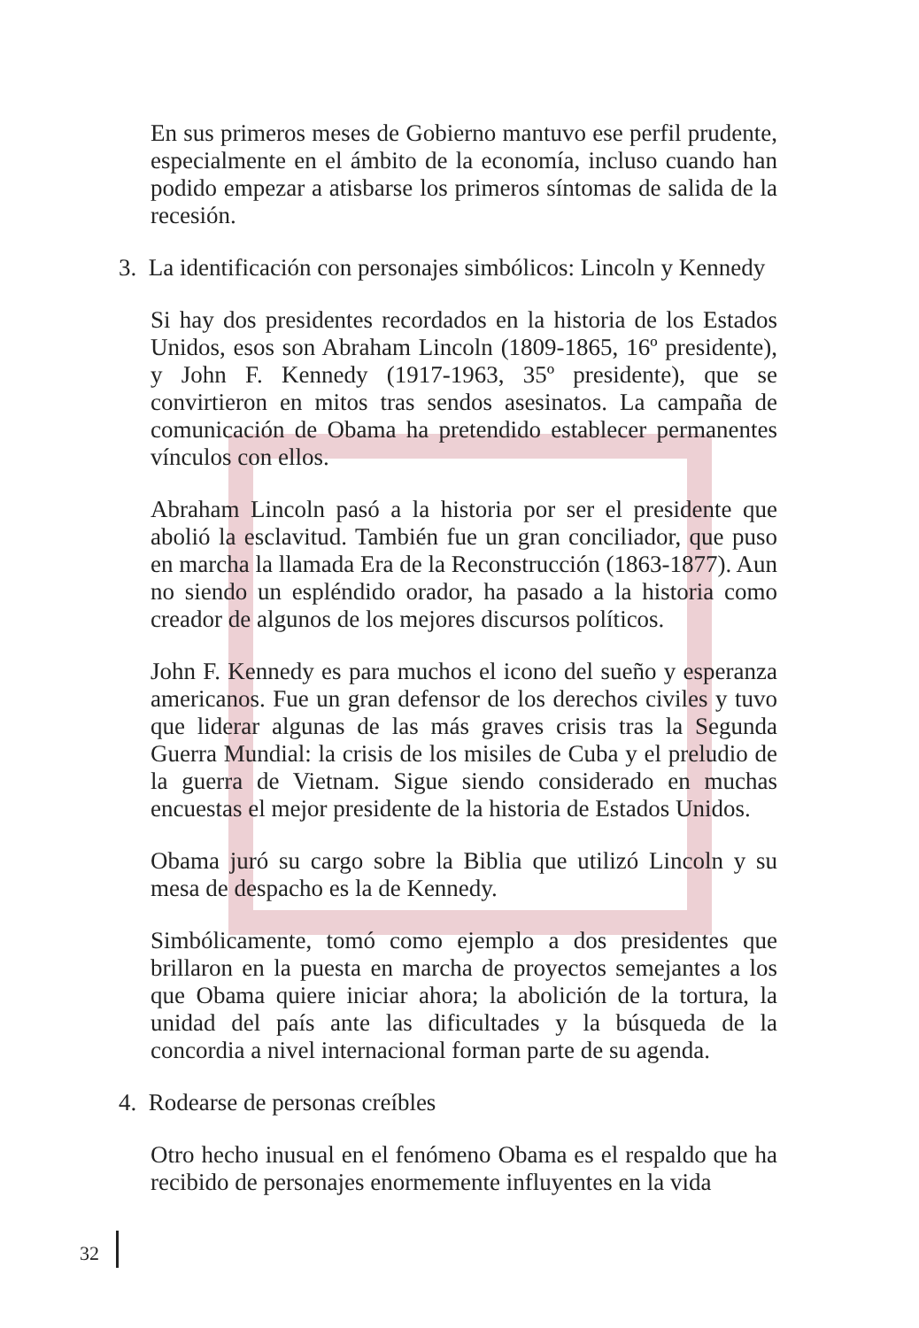En sus primeros meses de Gobierno mantuvo ese perfil prudente, especialmente en el ámbito de la economía, incluso cuando han podido empezar a atisbarse los primeros síntomas de salida de la recesión.
3. La identificación con personajes simbólicos: Lincoln y Kennedy
Si hay dos presidentes recordados en la historia de los Estados Unidos, esos son Abraham Lincoln (1809-1865, 16º presidente), y John F. Kennedy (1917-1963, 35º presidente), que se convirtieron en mitos tras sendos asesinatos. La campaña de comunicación de Obama ha pretendido establecer permanentes vínculos con ellos.
Abraham Lincoln pasó a la historia por ser el presidente que abolió la esclavitud. También fue un gran conciliador, que puso en marcha la llamada Era de la Reconstrucción (1863-1877). Aun no siendo un espléndido orador, ha pasado a la historia como creador de algunos de los mejores discursos políticos.
John F. Kennedy es para muchos el icono del sueño y esperanza americanos. Fue un gran defensor de los derechos civiles y tuvo que liderar algunas de las más graves crisis tras la Segunda Guerra Mundial: la crisis de los misiles de Cuba y el preludio de la guerra de Vietnam. Sigue siendo considerado en muchas encuestas el mejor presidente de la historia de Estados Unidos.
Obama juró su cargo sobre la Biblia que utilizó Lincoln y su mesa de despacho es la de Kennedy.
Simbólicamente, tomó como ejemplo a dos presidentes que brillaron en la puesta en marcha de proyectos semejantes a los que Obama quiere iniciar ahora; la abolición de la tortura, la unidad del país ante las dificultades y la búsqueda de la concordia a nivel internacional forman parte de su agenda.
4. Rodearse de personas creíbles
Otro hecho inusual en el fenómeno Obama es el respaldo que ha recibido de personajes enormemente influyentes en la vida
32